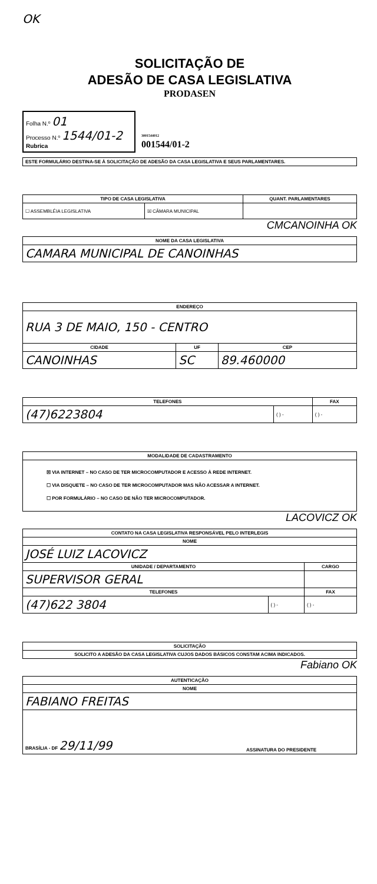OK
SOLICITAÇÃO DE
ADESÃO DE CASA LEGISLATIVA
PRODASEN
Folha N.º 01
Processo N.º 1544/01-2
Rubrica
3001544012
001544/01-2
| ESTE FORMULÁRIO DESTINA-SE À SOLICITAÇÃO DE ADESÃO DA CASA LEGISLATIVA E SEUS PARLAMENTARES. |
| TIPO DE CASA LEGISLATIVA | | QUANT. PARLAMENTARES |
| --- | --- | --- |
| ☐ ASSEMBLÉIA LEGISLATIVA | ☒ CÂMARA MUNICIPAL | |
CMCANOINHA OK
| NOME DA CASA LEGISLATIVA |
| --- |
| CAMARA MUNICIPAL DE CANOINHAS |
| ENDEREÇO | | |
| --- | --- | --- |
| RUA 3 DE MAIO, 150 - CENTRO | | |
| CIDADE | UF | CEP |
| CANOINHAS | SC | 89.460000 |
| TELEFONES | | FAX |
| --- | --- | --- |
| (47)6223804 | ( ) - | ( ) - |
| MODALIDADE DE CADASTRAMENTO |
| --- |
| ☒ VIA INTERNET – NO CASO DE TER MICROCOMPUTADOR E ACESSO À REDE INTERNET. ☐ VIA DISQUETE – NO CASO DE TER MICROCOMPUTADOR MAS NÃO ACESSAR A INTERNET. ☐ POR FORMULÁRIO – NO CASO DE NÃO TER MICROCOMPUTADOR. |
LACOVICZ OK
| CONTATO NA CASA LEGISLATIVA RESPONSÁVEL PELO INTERLEGIS | | |
| --- | --- | --- |
| NOME | | |
| JOSÉ LUIZ LACOVICZ | | |
| UNIDADE / DEPARTAMENTO | | CARGO |
| SUPERVISOR GERAL | | |
| TELEFONES | | FAX |
| (47)622 3804 | ( ) - | ( ) - |
| SOLICITAÇÃO |
| --- |
| SOLICITO A ADESÃO DA CASA LEGISLATIVA CUJOS DADOS BÁSICOS CONSTAM ACIMA INDICADOS. |
Fabiano OK
| AUTENTICAÇÃO | |
| --- | --- |
| NOME | |
| FABIANO FREITAS | |
| BRASÍLIA - DF 29/11/99 | ASSINATURA DO PRESIDENTE |